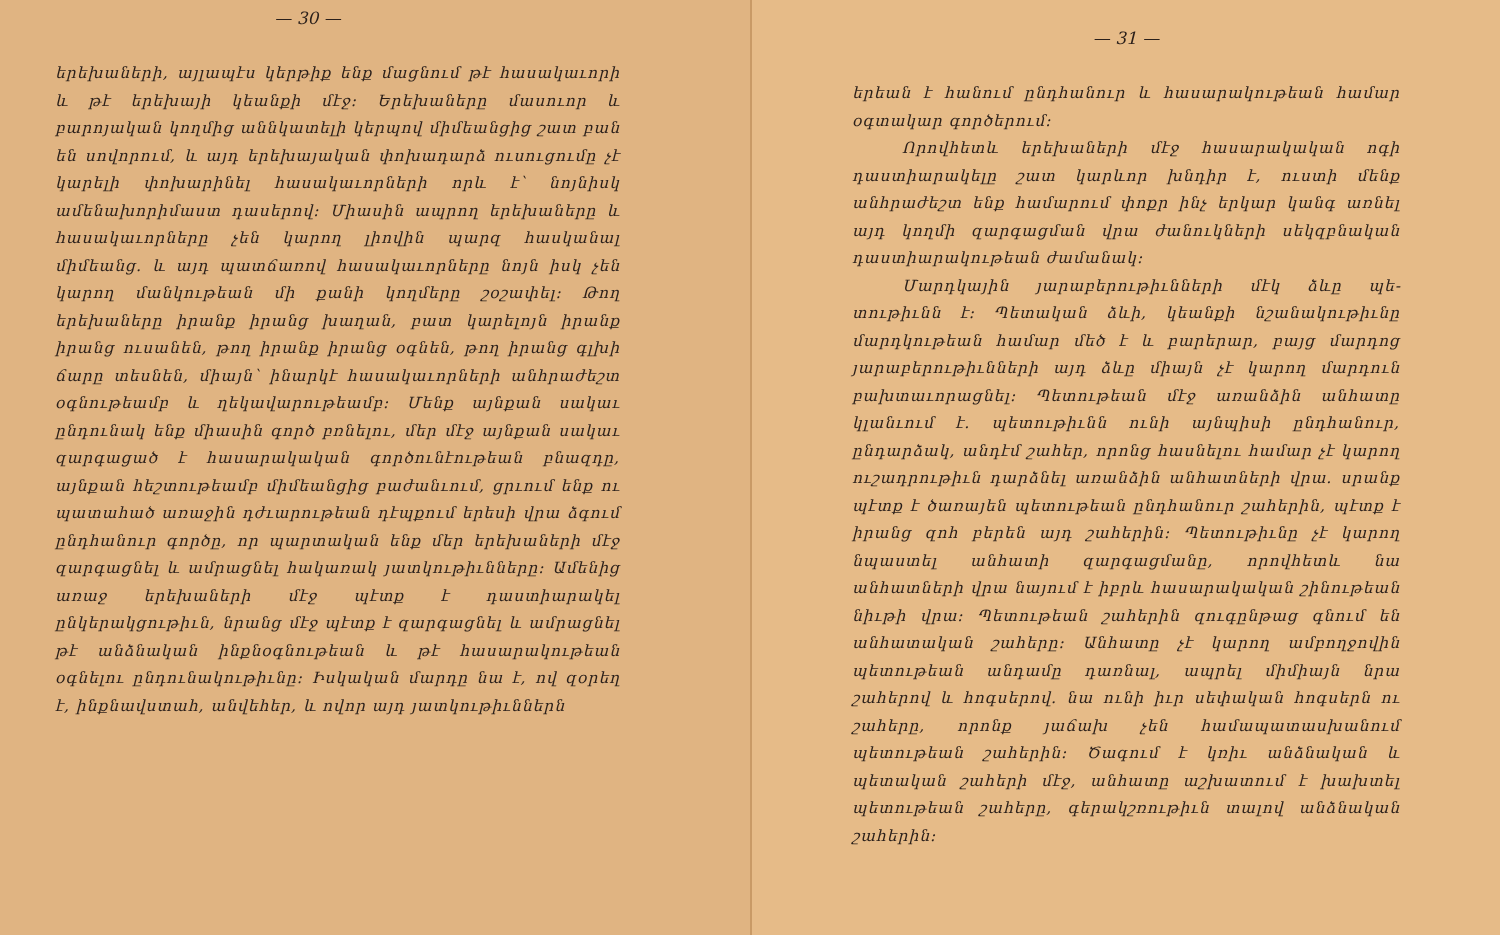— 30 —
երեխաների, այլապէս կերթիք ենք մացնում թէ հա­սակաւորի և թէ երեխայի կեանքի մէջ։ Երեխաները մասուոր և բարոյական կողմից աննկատելի կերպով միմեանցից շատ բան են սովորում, և այդ երեխայա­կան փոխադարձ ուսուցումը չէ կարելի փոխարինել հասակաւորների որև է՝ նոյնիսկ ամենախորիմաստ դասերով։ Միասին ապրող երեխաները և հասակաւոր­ները չեն կարող լիովին պարզ հասկանալ միմեանց. և այդ պատճառով հասակաւորները նոյն իսկ չեն կա­րող մանկութեան մի քանի կողմերը շօշափել։ Թող երեխաները իրանք իրանց խաղան, բատ կարելոյն իրանք իրանց ուսանեն, թող իրանք իրանց օգնեն, թող իրանց գլխի ճարը տեսնեն, միայն՝ ինարկէ հա­սակաւորների անհրաժեշտ օգնութեամբ և ղեկավարու­թեամբ։ Մենք այնքան սակաւ ընդունակ ենք միասին գործ բռնելու, մեր մէջ այնքան սակաւ զարգացած է հասարակական գործունէութեան բնազդը, այնքան հեշտութեամբ միմեանցից բաժանւում, ցրւում ենք ու պատահած առաջին դժւարութեան դէպքում երեսի վրա ձգում ընդհանուր գործը, որ պարտական ենք մեր երեխաների մէջ զարգացնել և ամրացնել հակա­ռակ յատկութիւնները։ Ամենից առաջ երեխաների մէջ պէտք է դաստիարակել ընկերակցութիւն, նրանց մէջ պէտք է զարգացնել և ամրացնել թէ անձնական ինքնօգնութեան և թէ հասարակութեան օգնելու ըն­դունակութիւնը։ Իսկական մարդը նա է, ով զօրեղ է, ինքնավստահ, անվեհեր, և ովոր այդ յատկութիւններն
— 31 —
երեան է հանում ընդհանուր և հասարակութեան հա­մար օգտակար գործերում։
Որովհետև երեխաների մէջ հասարակական ոգի դաստիարակելը շատ կարևոր խնդիր է, ուստի մենք անհրաժեշտ ենք համարում փոքր ինչ երկար կանգ առնել այդ կողմի զարգացման վրա ժանուկների սեկզ­բնական դաստիարակութեան ժամանակ։
Մարդկային յարաբերութիւնների մէկ ձևը պե­տութիւնն է։ Պետական ձևի, կեանքի նշանակութիւնը մարդկութեան համար մեծ է և բարերար, բայց մար­դոց յարաբերութիւնների այդ ձևը միայն չէ կարող մարդուն բախտաւորացնել։ Պետութեան մէջ առանձին անհատը կլանւում է. պետութիւնն ունի այնպիսի ընդ­հանուր, ընդարձակ, անդէմ շահեր, որոնց հասնելու համար չէ կարող ուշադրութիւն դարձնել առանձին ան­հատների վրա. սրանք պէտք է ծառայեն պետութեան ընդհանուր շահերին, պէտք է իրանց զոհ բերեն այդ շահերին։ Պետութիւնը չէ կարող նպաստել անհատի զարգացմանը, որովհետև նա անհատների վրա նայում է իբրև հասարակական շինութեան նիւթի վրա։ Պե­տութեան շահերին զուգընթաց գնում են անհատական շահերը։ Անհատը չէ կարող ամբողջովին պետութեան անդամը դառնալ, ապրել միմիայն նրա շահերով և հոգսերով. նա ունի իւր սեփական հոգսերն ու շահերը, որոնք յաճախ չեն համապատասխանում պետութեան շահերին։ Ծագում է կռիւ անձնական և պետական շա­հերի մէջ, անհատը աշխատում է խախտել պետութեան շահերը, գերակշռութիւն տալով անձնական շահերին։